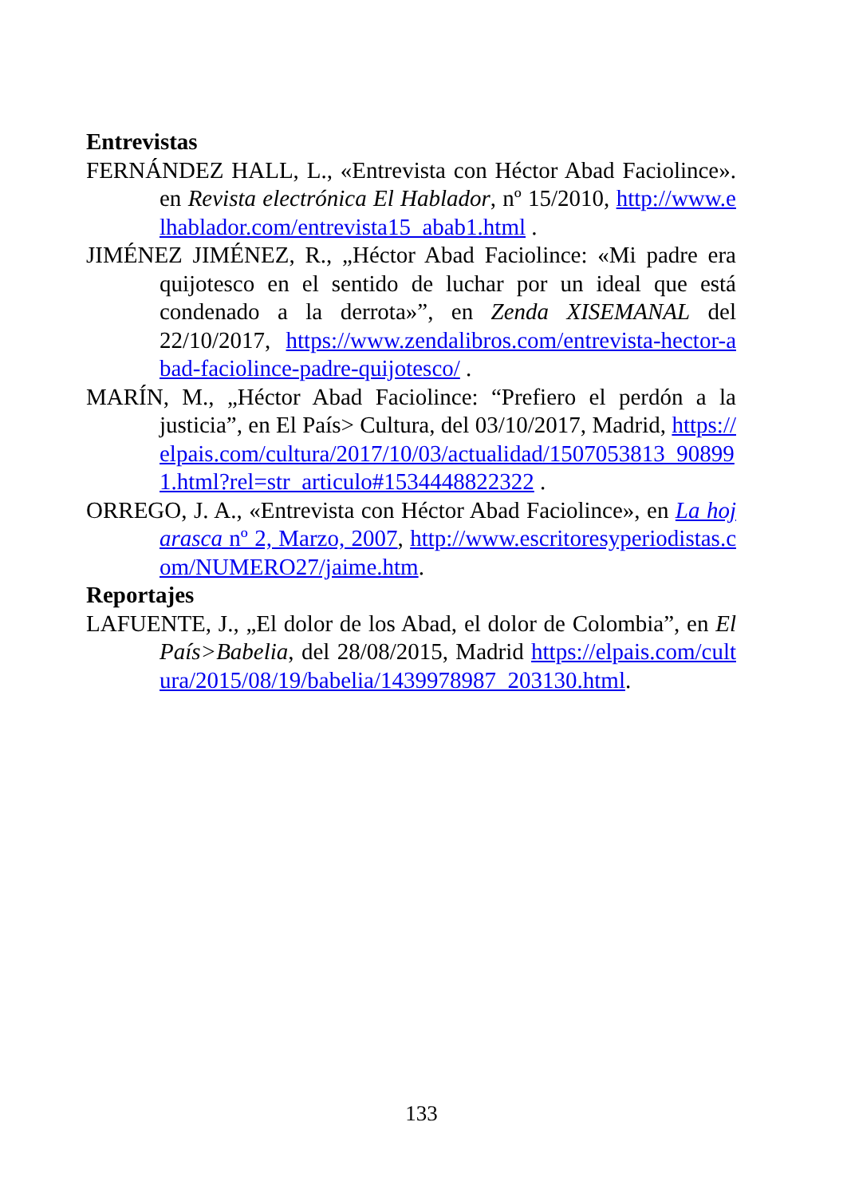Entrevistas
FERNÁNDEZ HALL, L., «Entrevista con Héctor Abad Faciolince». en Revista electrónica El Hablador, nº 15/2010, http://www.elhablador.com/entrevista15_abab1.html .
JIMÉNEZ JIMÉNEZ, R., „Héctor Abad Faciolince: «Mi padre era quijotesco en el sentido de luchar por un ideal que está condenado a la derrota»”, en Zenda XISEMANAL del 22/10/2017, https://www.zendalibros.com/entrevista-hector-abad-faciolince-padre-quijotesco/ .
MARÍN, M., „Héctor Abad Faciolince: “Prefiero el perdón a la justicia”, en El País> Cultura, del 03/10/2017, Madrid, https://elpais.com/cultura/2017/10/03/actualidad/1507053813_908991.html?rel=str_articulo#1534448822322 .
ORREGO, J. A., «Entrevista con Héctor Abad Faciolince», en La hojarasca nº 2, Marzo, 2007, http://www.escritoresyperiodistas.com/NUMERO27/jaime.htm.
Reportajes
LAFUENTE, J., „El dolor de los Abad, el dolor de Colombia”, en El País>Babelia, del 28/08/2015, Madrid https://elpais.com/cultura/2015/08/19/babelia/1439978987_203130.html.
133